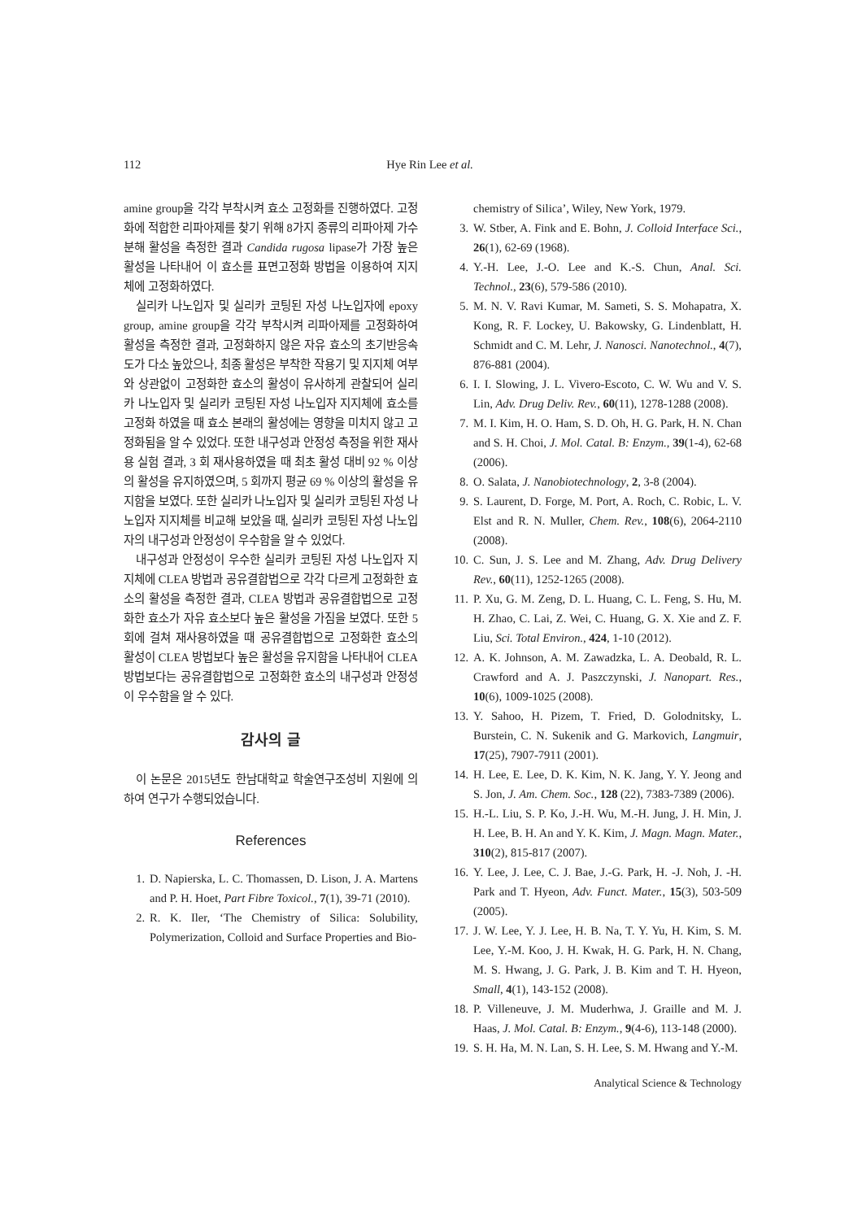112 Hye Rin Lee et al.
amine group을 각각 부착시켜 효소 고정화를 진행하였다. 고정화에 적합한 리파아제를 찾기 위해 8가지 종류의 리파아제 가수분해 활성을 측정한 결과 Candida rugosa lipase가 가장 높은 활성을 나타내어 이 효소를 표면고정화 방법을 이용하여 지지체에 고정화하였다.
실리카 나노입자 및 실리카 코팅된 자성 나노입자에 epoxy group, amine group을 각각 부착시켜 리파아제를 고정화하여 활성을 측정한 결과, 고정화하지 않은 자유 효소의 초기반응속도가 다소 높았으나, 최종 활성은 부착한 작용기 및 지지체 여부와 상관없이 고정화한 효소의 활성이 유사하게 관찰되어 실리카 나노입자 및 실리카 코팅된 자성 나노입자 지지체에 효소를 고정화 하였을 때 효소 본래의 활성에는 영향을 미치지 않고 고정화됨을 알 수 있었다. 또한 내구성과 안정성 측정을 위한 재사용 실험 결과, 3 회 재사용하였을 때 최초 활성 대비 92 % 이상의 활성을 유지하였으며, 5 회까지 평균 69 % 이상의 활성을 유지함을 보였다. 또한 실리카 나노입자 및 실리카 코팅된 자성 나노입자 지지체를 비교해 보았을 때, 실리카 코팅된 자성 나노입자의 내구성과 안정성이 우수함을 알 수 있었다.
내구성과 안정성이 우수한 실리카 코팅된 자성 나노입자 지지체에 CLEA 방법과 공유결합법으로 각각 다르게 고정화한 효소의 활성을 측정한 결과, CLEA 방법과 공유결합법으로 고정화한 효소가 자유 효소보다 높은 활성을 가짐을 보였다. 또한 5 회에 걸쳐 재사용하였을 때 공유결합법으로 고정화한 효소의 활성이 CLEA 방법보다 높은 활성을 유지함을 나타내어 CLEA 방법보다는 공유결합법으로 고정화한 효소의 내구성과 안정성이 우수함을 알 수 있다.
감사의 글
이 논문은 2015년도 한남대학교 학술연구조성비 지원에 의하여 연구가 수행되었습니다.
References
1. D. Napierska, L. C. Thomassen, D. Lison, J. A. Martens and P. H. Hoet, Part Fibre Toxicol., 7(1), 39-71 (2010).
2. R. K. Iler, ‘The Chemistry of Silica: Solubility, Polymerization, Colloid and Surface Properties and Bio-
chemistry of Silica’, Wiley, New York, 1979.
3. W. Stber, A. Fink and E. Bohn, J. Colloid Interface Sci., 26(1), 62-69 (1968).
4. Y.-H. Lee, J.-O. Lee and K.-S. Chun, Anal. Sci. Technol., 23(6), 579-586 (2010).
5. M. N. V. Ravi Kumar, M. Sameti, S. S. Mohapatra, X. Kong, R. F. Lockey, U. Bakowsky, G. Lindenblatt, H. Schmidt and C. M. Lehr, J. Nanosci. Nanotechnol., 4(7), 876-881 (2004).
6. I. I. Slowing, J. L. Vivero-Escoto, C. W. Wu and V. S. Lin, Adv. Drug Deliv. Rev., 60(11), 1278-1288 (2008).
7. M. I. Kim, H. O. Ham, S. D. Oh, H. G. Park, H. N. Chan and S. H. Choi, J. Mol. Catal. B: Enzym., 39(1-4), 62-68 (2006).
8. O. Salata, J. Nanobiotechnology, 2, 3-8 (2004).
9. S. Laurent, D. Forge, M. Port, A. Roch, C. Robic, L. V. Elst and R. N. Muller, Chem. Rev., 108(6), 2064-2110 (2008).
10. C. Sun, J. S. Lee and M. Zhang, Adv. Drug Delivery Rev., 60(11), 1252-1265 (2008).
11. P. Xu, G. M. Zeng, D. L. Huang, C. L. Feng, S. Hu, M. H. Zhao, C. Lai, Z. Wei, C. Huang, G. X. Xie and Z. F. Liu, Sci. Total Environ., 424, 1-10 (2012).
12. A. K. Johnson, A. M. Zawadzka, L. A. Deobald, R. L. Crawford and A. J. Paszczynski, J. Nanopart. Res., 10(6), 1009-1025 (2008).
13. Y. Sahoo, H. Pizem, T. Fried, D. Golodnitsky, L. Burstein, C. N. Sukenik and G. Markovich, Langmuir, 17(25), 7907-7911 (2001).
14. H. Lee, E. Lee, D. K. Kim, N. K. Jang, Y. Y. Jeong and S. Jon, J. Am. Chem. Soc., 128 (22), 7383-7389 (2006).
15. H.-L. Liu, S. P. Ko, J.-H. Wu, M.-H. Jung, J. H. Min, J. H. Lee, B. H. An and Y. K. Kim, J. Magn. Magn. Mater., 310(2), 815-817 (2007).
16. Y. Lee, J. Lee, C. J. Bae, J.-G. Park, H. -J. Noh, J. -H. Park and T. Hyeon, Adv. Funct. Mater., 15(3), 503-509 (2005).
17. J. W. Lee, Y. J. Lee, H. B. Na, T. Y. Yu, H. Kim, S. M. Lee, Y.-M. Koo, J. H. Kwak, H. G. Park, H. N. Chang, M. S. Hwang, J. G. Park, J. B. Kim and T. H. Hyeon, Small, 4(1), 143-152 (2008).
18. P. Villeneuve, J. M. Muderhwa, J. Graille and M. J. Haas, J. Mol. Catal. B: Enzym., 9(4-6), 113-148 (2000).
19. S. H. Ha, M. N. Lan, S. H. Lee, S. M. Hwang and Y.-M.
Analytical Science & Technology